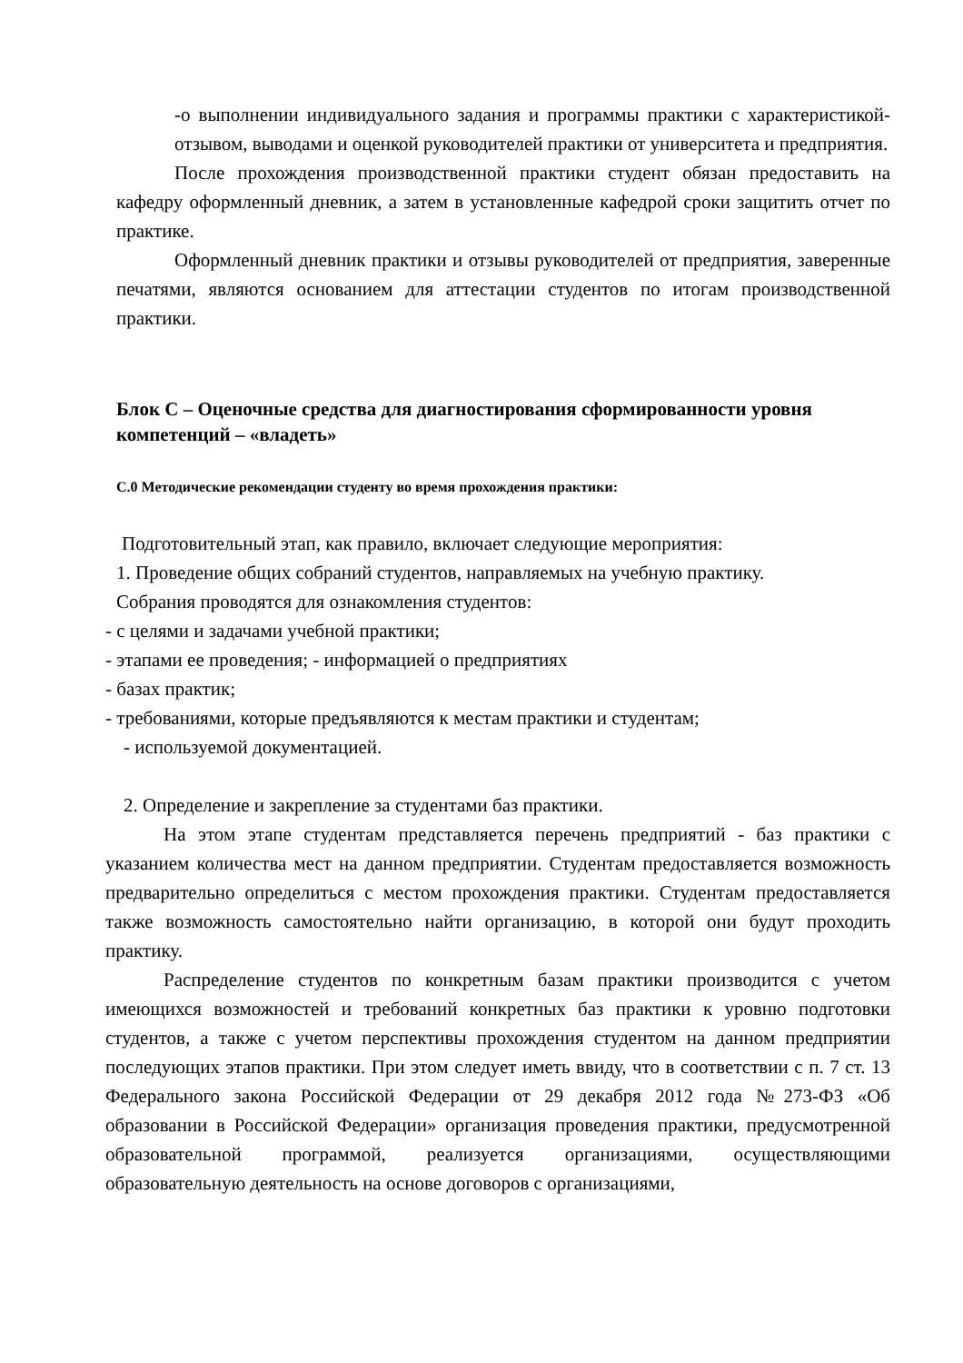-о выполнении индивидуального задания и программы практики с характеристикой-отзывом, выводами и оценкой руководителей практики от университета и предприятия.
После прохождения производственной практики студент обязан предоставить на кафедру оформленный дневник, а затем в установленные кафедрой сроки защитить отчет по практике.
Оформленный дневник практики и отзывы руководителей от предприятия, заверенные печатями, являются основанием для аттестации студентов по итогам производственной практики.
Блок С – Оценочные средства для диагностирования сформированности уровня компетенций – «владеть»
С.0 Методические рекомендации студенту во время прохождения практики:
Подготовительный этап, как правило, включает следующие мероприятия:
1. Проведение общих собраний студентов, направляемых на учебную практику.
Собрания проводятся для ознакомления студентов:
- с целями и задачами учебной практики;
- этапами ее проведения; - информацией о предприятиях
- базах практик;
- требованиями, которые предъявляются к местам практики и студентам;
- используемой документацией.
2. Определение и закрепление за студентами баз практики.
На этом этапе студентам представляется перечень предприятий - баз практики с указанием количества мест на данном предприятии. Студентам предоставляется возможность предварительно определиться с местом прохождения практики. Студентам предоставляется также возможность самостоятельно найти организацию, в которой они будут проходить практику.
Распределение студентов по конкретным базам практики производится с учетом имеющихся возможностей и требований конкретных баз практики к уровню подготовки студентов, а также с учетом перспективы прохождения студентом на данном предприятии последующих этапов практики. При этом следует иметь ввиду, что в соответствии с п. 7 ст. 13 Федерального закона Российской Федерации от 29 декабря 2012 года №273-ФЗ «Об образовании в Российской Федерации» организация проведения практики, предусмотренной образовательной программой, реализуется организациями, осуществляющими образовательную деятельность на основе договоров с организациями,